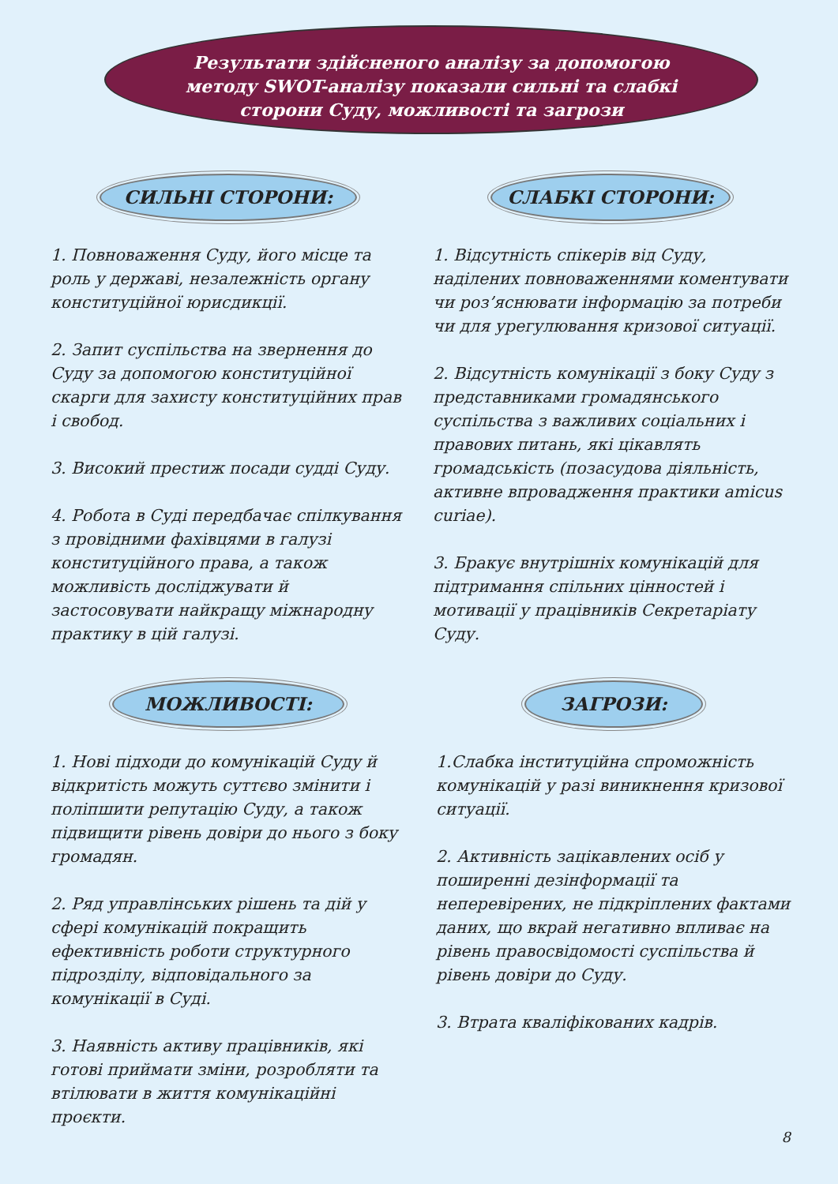Результати здійсненого аналізу за допомогою
методу SWOT-аналізу показали сильні та слабкі
сторони Суду, можливості та загрози
СИЛЬНІ СТОРОНИ:
1. Повноваження Суду, його місце та роль у державі, незалежність органу конституційної юрисдикції.
2. Запит суспільства на звернення до Суду за допомогою конституційної скарги для захисту конституційних прав і свобод.
3. Високий престиж посади судді Суду.
4. Робота в Суді передбачає спілкування з провідними фахівцями в галузі конституційного права, а також можливість досліджувати й застосовувати найкращу міжнародну практику в цій галузі.
СЛАБКІ СТОРОНИ:
1. Відсутність спікерів від Суду, наділених повноваженнями коментувати чи роз’яснювати інформацію за потреби чи для урегулювання кризової ситуації.
2. Відсутність комунікації з боку Суду з представниками громадянського суспільства з важливих соціальних і правових питань, які цікавлять громадськість (позасудова діяльність, активне впровадження практики amicus curiae).
3. Бракує внутрішніх комунікацій для підтримання спільних цінностей і мотивації у працівників Секретаріату Суду.
МОЖЛИВОСТІ:
1. Нові підходи до комунікацій Суду й відкритість можуть суттєво змінити і поліпшити репутацію Суду, а також підвищити рівень довіри до нього з боку громадян.
2. Ряд управлінських рішень та дій у сфері комунікацій покращить ефективність роботи структурного підрозділу, відповідального за комунікації в Суді.
3. Наявність активу працівників, які готові приймати зміни, розробляти та втілювати в життя комунікаційні проєкти.
ЗАГРОЗИ:
1.Слабка інституційна спроможність комунікацій у разі виникнення кризової ситуації.
2. Активність зацікавлених осіб у поширенні дезінформації та неперевірених, не підкріплених фактами даних, що вкрай негативно впливає на рівень правосвідомості суспільства й рівень довіри до Суду.
3. Втрата кваліфікованих кадрів.
8